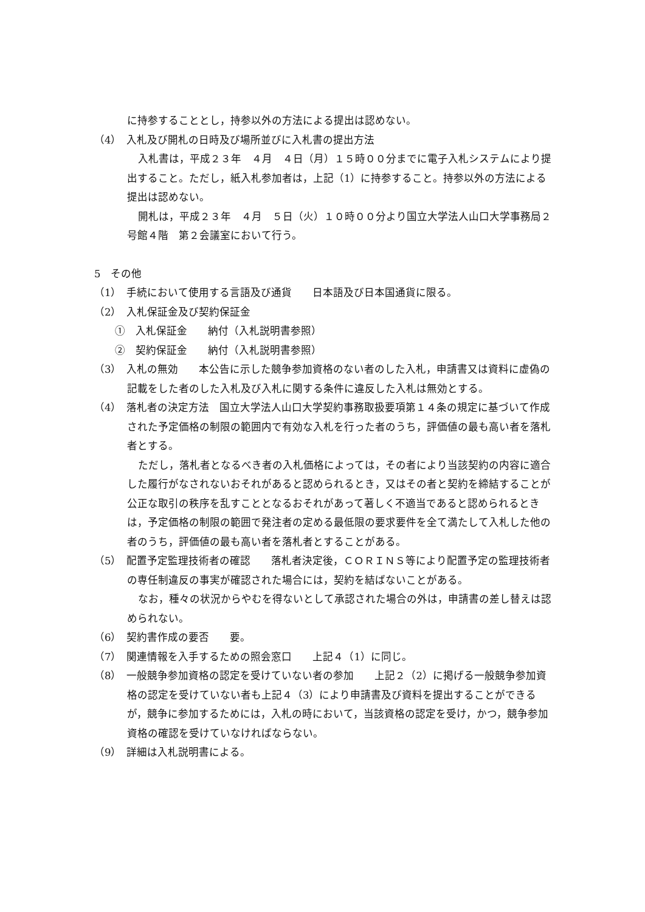に持参することとし，持参以外の方法による提出は認めない。
（4）　入札及び開札の日時及び場所並びに入札書の提出方法
入札書は，平成２３年　４月　４日（月）１５時００分までに電子入札システムにより提出すること。ただし，紙入札参加者は，上記（1）に持参すること。持参以外の方法による提出は認めない。
開札は，平成２３年　４月　５日（火）１０時００分より国立大学法人山口大学事務局２号館４階　第２会議室において行う。
5　その他
（1）　手続において使用する言語及び通貨　　日本語及び日本国通貨に限る。
（2）　入札保証金及び契約保証金
①　入札保証金　　納付（入札説明書参照）
②　契約保証金　　納付（入札説明書参照）
（3）　入札の無効　　本公告に示した競争参加資格のない者のした入札，申請書又は資料に虚偽の記載をした者のした入札及び入札に関する条件に違反した入札は無効とする。
（4）　落札者の決定方法　国立大学法人山口大学契約事務取扱要項第１４条の規定に基づいて作成された予定価格の制限の範囲内で有効な入札を行った者のうち，評価値の最も高い者を落札者とする。
ただし，落札者となるべき者の入札価格によっては，その者により当該契約の内容に適合した履行がなされないおそれがあると認められるとき，又はその者と契約を締結することが公正な取引の秩序を乱すこととなるおそれがあって著しく不適当であると認められるときは，予定価格の制限の範囲で発注者の定める最低限の要求要件を全て満たして入札した他の者のうち，評価値の最も高い者を落札者とすることがある。
（5）　配置予定監理技術者の確認　　落札者決定後，ＣＯＲＩＮＳ等により配置予定の監理技術者の専任制違反の事実が確認された場合には，契約を結ばないことがある。
なお，種々の状況からやむを得ないとして承認された場合の外は，申請書の差し替えは認められない。
（6）　契約書作成の要否　　要。
（7）　関連情報を入手するための照会窓口　　上記４（1）に同じ。
（8）　一般競争参加資格の認定を受けていない者の参加　　上記２（2）に掲げる一般競争参加資格の認定を受けていない者も上記４（3）により申請書及び資料を提出することができるが，競争に参加するためには，入札の時において，当該資格の認定を受け，かつ，競争参加資格の確認を受けていなければならない。
（9）　詳細は入札説明書による。